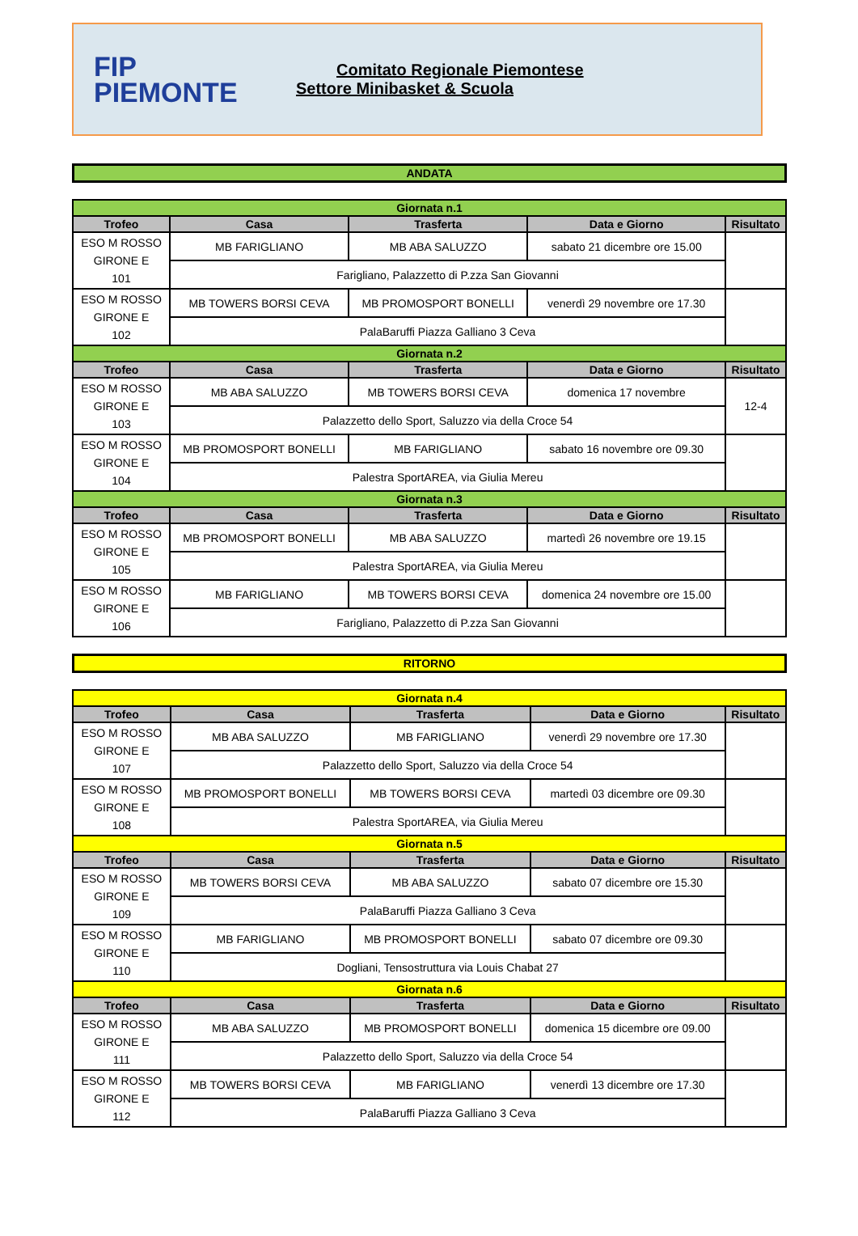FIP
PIEMONTE
Comitato Regionale Piemontese
Settore Minibasket & Scuola
ANDATA
| Giornata n.1 | | | | |
| Trofeo | Casa | Trasferta | Data e Giorno | Risultato |
| ESO M ROSSO GIRONE E 101 | MB FARIGLIANO | MB ABA SALUZZO | sabato 21 dicembre ore 15.00 | |
| | Farigliano, Palazzetto di P.zza San Giovanni | | | |
| ESO M ROSSO GIRONE E 102 | MB TOWERS BORSI CEVA | MB PROMOSPORT BONELLI | venerdì 29 novembre ore 17.30 | |
| | PalaBaruffi Piazza Galliano 3 Ceva | | | |
| Giornata n.2 | | | | |
| Trofeo | Casa | Trasferta | Data e Giorno | Risultato |
| ESO M ROSSO GIRONE E 103 | MB ABA SALUZZO | MB TOWERS BORSI CEVA | domenica 17 novembre | 12-4 |
| | Palazzetto dello Sport, Saluzzo via della Croce 54 | | | |
| ESO M ROSSO GIRONE E 104 | MB PROMOSPORT BONELLI | MB FARIGLIANO | sabato 16 novembre ore 09.30 | |
| | Palestra SportAREA, via Giulia Mereu | | | |
| Giornata n.3 | | | | |
| Trofeo | Casa | Trasferta | Data e Giorno | Risultato |
| ESO M ROSSO GIRONE E 105 | MB PROMOSPORT BONELLI | MB ABA SALUZZO | martedì 26 novembre ore 19.15 | |
| | Palestra SportAREA, via Giulia Mereu | | | |
| ESO M ROSSO GIRONE E 106 | MB FARIGLIANO | MB TOWERS BORSI CEVA | domenica 24 novembre ore 15.00 | |
| | Farigliano, Palazzetto di P.zza San Giovanni | | | |
RITORNO
| Giornata n.4 | | | | |
| Trofeo | Casa | Trasferta | Data e Giorno | Risultato |
| ESO M ROSSO GIRONE E 107 | MB ABA SALUZZO | MB FARIGLIANO | venerdì 29 novembre ore 17.30 | |
| | Palazzetto dello Sport, Saluzzo via della Croce 54 | | | |
| ESO M ROSSO GIRONE E 108 | MB PROMOSPORT BONELLI | MB TOWERS BORSI CEVA | martedì 03 dicembre ore 09.30 | |
| | Palestra SportAREA, via Giulia Mereu | | | |
| Giornata n.5 | | | | |
| Trofeo | Casa | Trasferta | Data e Giorno | Risultato |
| ESO M ROSSO GIRONE E 109 | MB TOWERS BORSI CEVA | MB ABA SALUZZO | sabato 07 dicembre ore 15.30 | |
| | PalaBaruffi Piazza Galliano 3 Ceva | | | |
| ESO M ROSSO GIRONE E 110 | MB FARIGLIANO | MB PROMOSPORT BONELLI | sabato 07 dicembre ore 09.30 | |
| | Dogliani, Tensostruttura via Louis Chabat 27 | | | |
| Giornata n.6 | | | | |
| Trofeo | Casa | Trasferta | Data e Giorno | Risultato |
| ESO M ROSSO GIRONE E 111 | MB ABA SALUZZO | MB PROMOSPORT BONELLI | domenica 15 dicembre ore 09.00 | |
| | Palazzetto dello Sport, Saluzzo via della Croce 54 | | | |
| ESO M ROSSO GIRONE E 112 | MB TOWERS BORSI CEVA | MB FARIGLIANO | venerdì 13 dicembre ore 17.30 | |
| | PalaBaruffi Piazza Galliano 3 Ceva | | | |